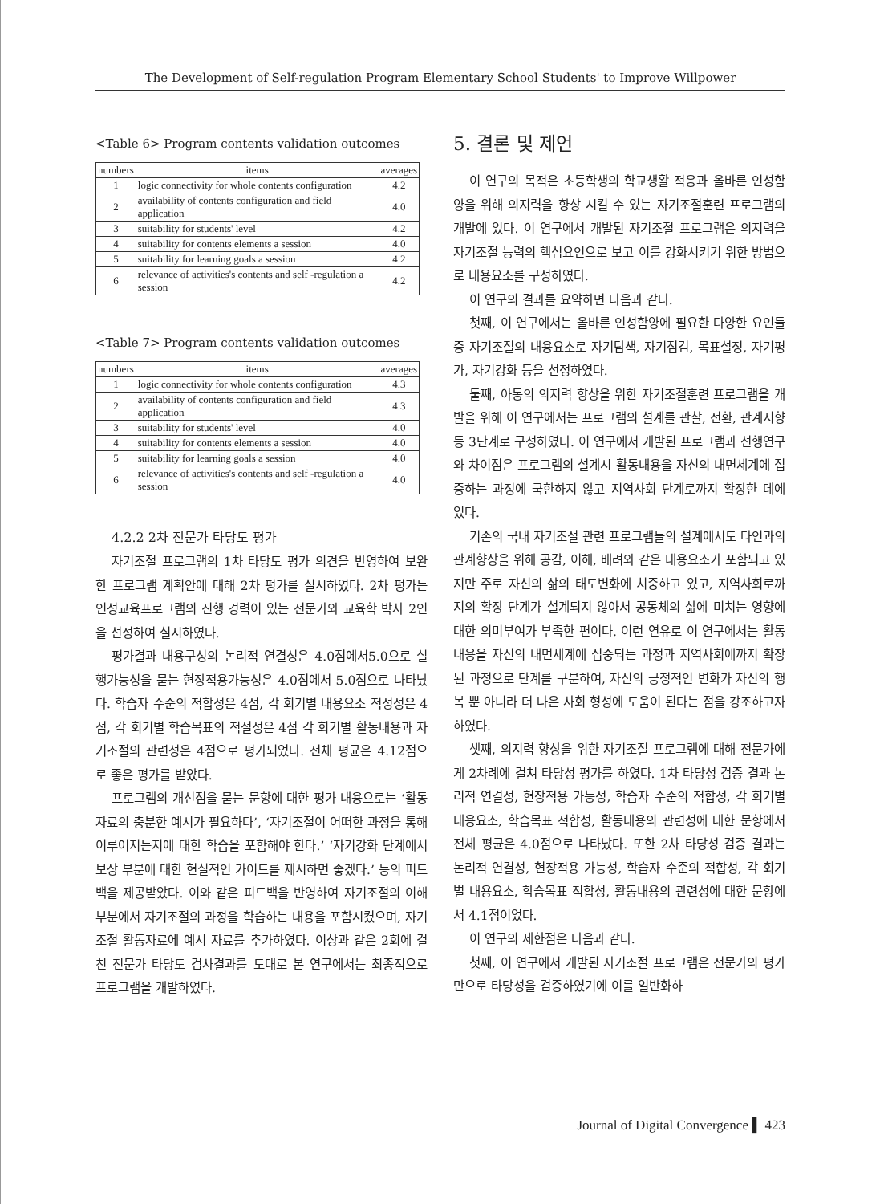The Development of Self-regulation Program Elementary School Students' to Improve Willpower
<Table 6> Program contents validation outcomes
| numbers | items | averages |
| --- | --- | --- |
| 1 | logic connectivity for whole contents configuration | 4.2 |
| 2 | availability of contents configuration and field application | 4.0 |
| 3 | suitability for students' level | 4.2 |
| 4 | suitability for contents elements a session | 4.0 |
| 5 | suitability for learning goals a session | 4.2 |
| 6 | relevance of activities's contents and self -regulation a session | 4.2 |
<Table 7> Program contents validation outcomes
| numbers | items | averages |
| --- | --- | --- |
| 1 | logic connectivity for whole contents configuration | 4.3 |
| 2 | availability of contents configuration and field application | 4.3 |
| 3 | suitability for students' level | 4.0 |
| 4 | suitability for contents elements a session | 4.0 |
| 5 | suitability for learning goals a session | 4.0 |
| 6 | relevance of activities's contents and self -regulation a session | 4.0 |
4.2.2 2차 전문가 타당도 평가
자기조절 프로그램의 1차 타당도 평가 의견을 반영하여 보완한 프로그램 계획안에 대해 2차 평가를 실시하였다. 2차 평가는 인성교육프로그램의 진행 경력이 있는 전문가와 교육학 박사 2인을 선정하여 실시하였다.
평가결과 내용구성의 논리적 연결성은 4.0점에서5.0으로 실행가능성을 묻는 현장적용가능성은 4.0점에서 5.0점으로 나타났다. 학습자 수준의 적합성은 4점, 각 회기별 내용요소 적성성은 4점, 각 회기별 학습목표의 적절성은 4점 각 회기별 활동내용과 자기조절의 관련성은 4점으로 평가되었다. 전체 평균은 4.12점으로 좋은 평가를 받았다.
프로그램의 개선점을 묻는 문항에 대한 평가 내용으로는 ‘활동자료의 충분한 예시가 필요하다’, ‘자기조절이 어떠한 과정을 통해 이루어지는지에 대한 학습을 포함해야 한다.’ ‘자기강화 단계에서 보상 부분에 대한 현실적인 가이드를 제시하면 좋겠다.’ 등의 피드백을 제공받았다. 이와 같은 피드백을 반영하여 자기조절의 이해부분에서 자기조절의 과정을 학습하는 내용을 포함시켰으며, 자기조절 활동자료에 예시 자료를 추가하였다. 이상과 같은 2회에 걸친 전문가 타당도 검사결과를 토대로 본 연구에서는 최종적으로 프로그램을 개발하였다.
5. 결론 및 제언
이 연구의 목적은 초등학생의 학교생활 적응과 올바른 인성함양을 위해 의지력을 향상 시킬 수 있는 자기조절훈련 프로그램의 개발에 있다. 이 연구에서 개발된 자기조절 프로그램은 의지력을 자기조절 능력의 핵심요인으로 보고 이를 강화시키기 위한 방법으로 내용요소를 구성하였다.
이 연구의 결과를 요약하면 다음과 같다.
첫째, 이 연구에서는 올바른 인성함양에 필요한 다양한 요인들 중 자기조절의 내용요소로 자기탐색, 자기점검, 목표설정, 자기평가, 자기강화 등을 선정하였다.
둘째, 아동의 의지력 향상을 위한 자기조절훈련 프로그램을 개발을 위해 이 연구에서는 프로그램의 설계를 관찰, 전환, 관계지향 등 3단계로 구성하였다. 이 연구에서 개발된 프로그램과 선행연구와 차이점은 프로그램의 설계시 활동내용을 자신의 내면세계에 집중하는 과정에 국한하지 않고 지역사회 단계로까지 확장한 데에 있다.
기존의 국내 자기조절 관련 프로그램들의 설계에서도 타인과의 관계향상을 위해 공감, 이해, 배려와 같은 내용요소가 포함되고 있지만 주로 자신의 삶의 태도변화에 치중하고 있고, 지역사회로까지의 확장 단계가 설계되지 않아서 공동체의 삶에 미치는 영향에 대한 의미부여가 부족한 편이다. 이런 연유로 이 연구에서는 활동내용을 자신의 내면세계에 집중되는 과정과 지역사회에까지 확장된 과정으로 단계를 구분하여, 자신의 긍정적인 변화가 자신의 행복 뿐 아니라 더 나은 사회 형성에 도움이 된다는 점을 강조하고자 하였다.
셋째, 의지력 향상을 위한 자기조절 프로그램에 대해 전문가에게 2차례에 걸쳐 타당성 평가를 하였다. 1차 타당성 검증 결과 논리적 연결성, 현장적용 가능성, 학습자 수준의 적합성, 각 회기별 내용요소, 학습목표 적합성, 활동내용의 관련성에 대한 문항에서 전체 평균은 4.0점으로 나타났다. 또한 2차 타당성 검증 결과는 논리적 연결성, 현장적용 가능성, 학습자 수준의 적합성, 각 회기별 내용요소, 학습목표 적합성, 활동내용의 관련성에 대한 문항에서 4.1점이었다.
이 연구의 제한점은 다음과 같다.
첫째, 이 연구에서 개발된 자기조절 프로그램은 전문가의 평가만으로 타당성을 검증하였기에 이를 일반화하
Journal of Digital Convergence ▌ 423